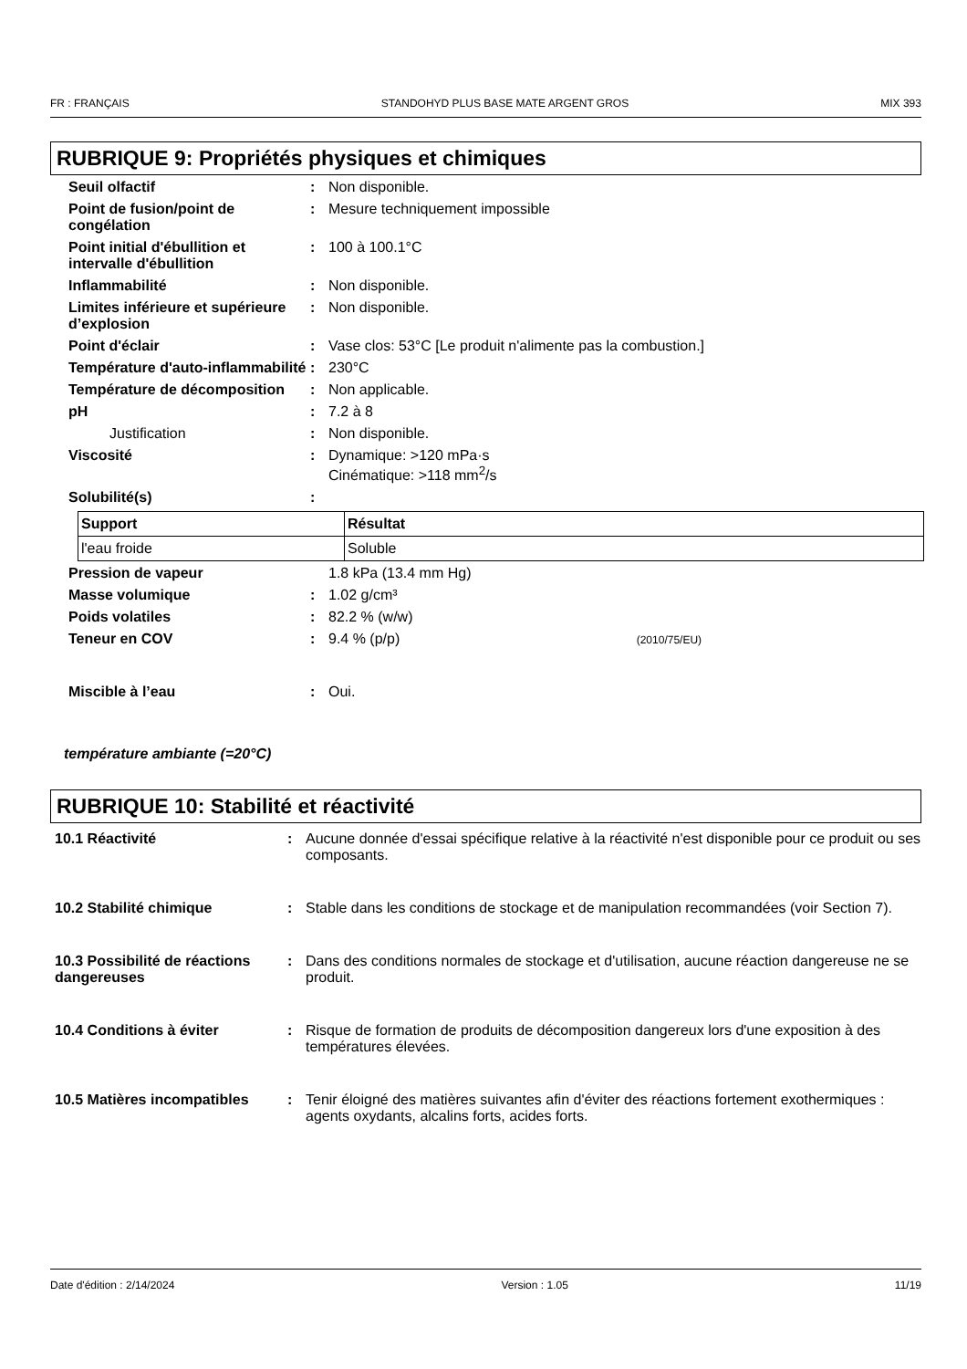FR : FRANÇAIS STANDOHYD PLUS BASE MATE ARGENT GROS MIX 393
RUBRIQUE 9: Propriétés physiques et chimiques
Seuil olfactif : Non disponible.
Point de fusion/point de congélation
: Mesure techniquement impossible
Point initial d'ébullition et intervalle d'ébullition
: 100 à 100.1°C
Inflammabilité : Non disponible.
Limites inférieure et supérieure d’explosion
: Non disponible.
Point d'éclair : Vase clos: 53°C [Le produit n'alimente pas la combustion.]
Température d'auto-inflammabilité
: 230°C
Température de décomposition
: Non applicable.
pH : 7.2 à 8
Justification : Non disponible.
Viscosité : Dynamique: >120 mPa·s
Cinématique: >118 mm<sup>2</sup>/s
Solubilité(s) :
| Support | Résultat |
| --- | --- |
| l'eau froide | Soluble |
Pression de vapeur 1.8 kPa (13.4 mm Hg)
Masse volumique : 1.02 g/cm³
Poids volatiles : 82.2 % (w/w)
Teneur en COV : 9.4 % (p/p) (2010/75/EU)
Miscible à l’eau : Oui.
température ambiante (=20°C)
RUBRIQUE 10: Stabilité et réactivité
10.1 Réactivité : Aucune donnée d'essai spécifique relative à la réactivité n'est disponible pour ce produit ou ses composants.
10.2 Stabilité chimique : Stable dans les conditions de stockage et de manipulation recommandées (voir Section 7).
10.3 Possibilité de réactions dangereuses
: Dans des conditions normales de stockage et d'utilisation, aucune réaction dangereuse ne se produit.
10.4 Conditions à éviter : Risque de formation de produits de décomposition dangereux lors d'une exposition à des températures élevées.
10.5 Matières incompatibles
: Tenir éloigné des matières suivantes afin d'éviter des réactions fortement exothermiques : agents oxydants, alcalins forts, acides forts.
Date d'édition : 2/14/2024 Version : 1.05 11/19